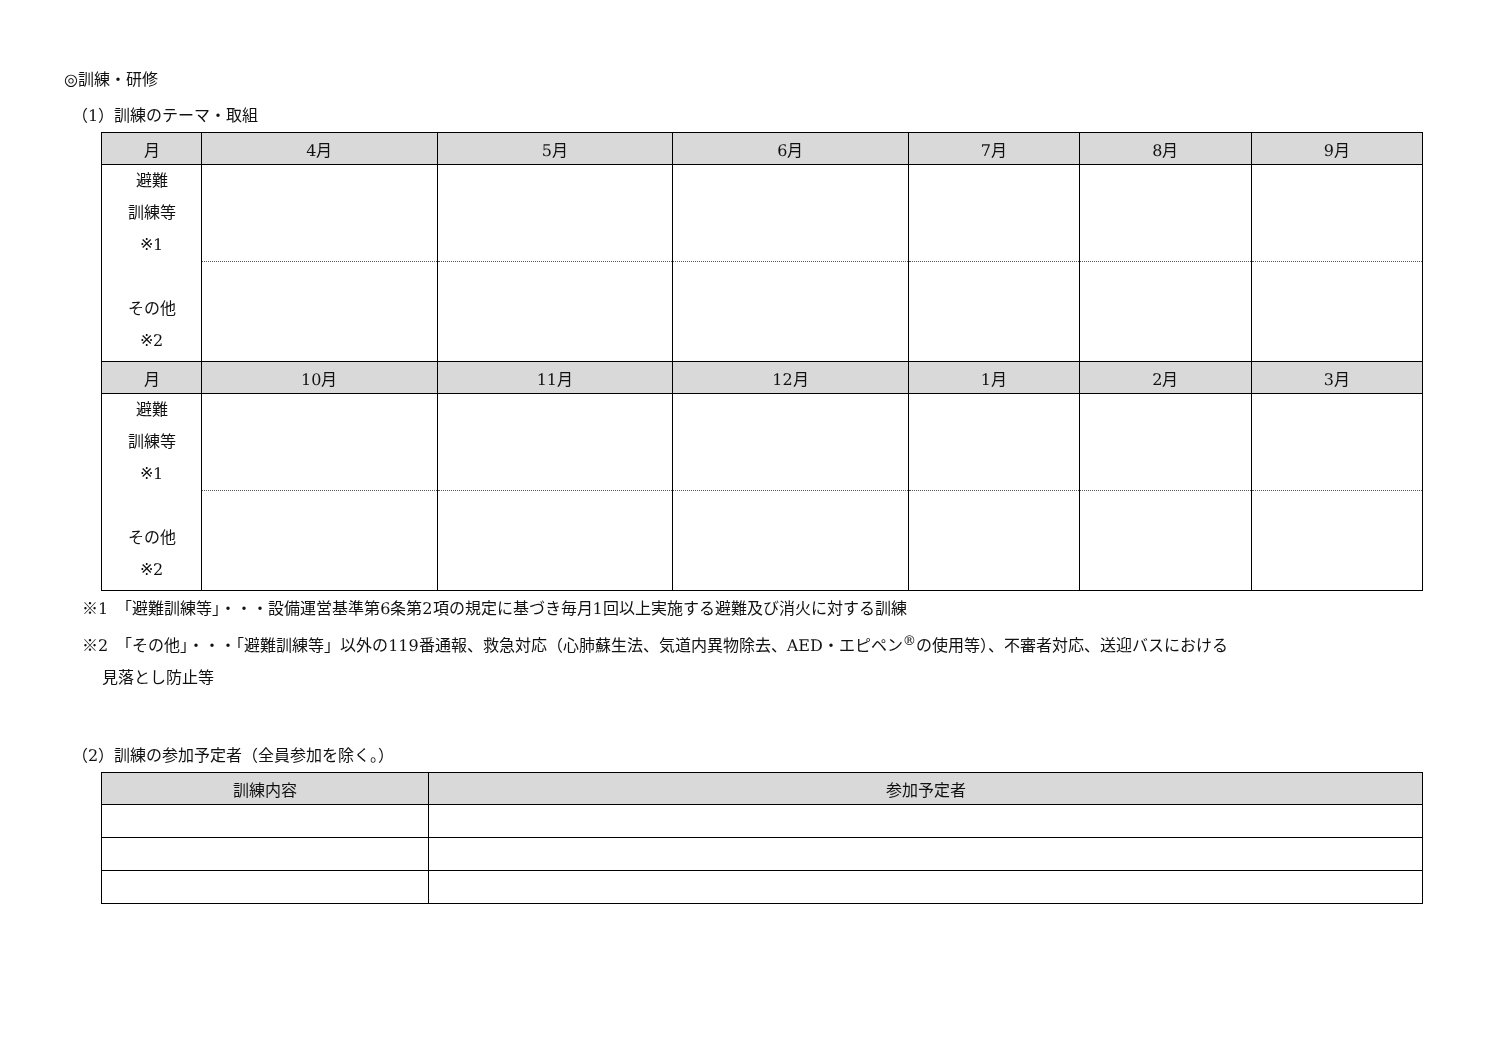◎訓練・研修
（1）訓練のテーマ・取組
| 月 | 4月 | 5月 | 6月 | 7月 | 8月 | 9月 |
| --- | --- | --- | --- | --- | --- | --- |
| 避難 訓練等 ※1 その他 ※2 | | | | | | |
| 月 | 10月 | 11月 | 12月 | 1月 | 2月 | 3月 |
| 避難 訓練等 ※1 その他 ※2 | | | | | | |
※1　「避難訓練等」・・・設備運営基準第6条第2項の規定に基づき毎月1回以上実施する避難及び消火に対する訓練
※2　「その他」・・・「避難訓練等」以外の119番通報、救急対応（心肺蘇生法、気道内異物除去、AED・エピペン<sup>®</sup>の使用等）、不審者対応、送迎バスにおける
見落とし防止等
（2）訓練の参加予定者（全員参加を除く。）
| 訓練内容 | 参加予定者 |
| --- | --- |